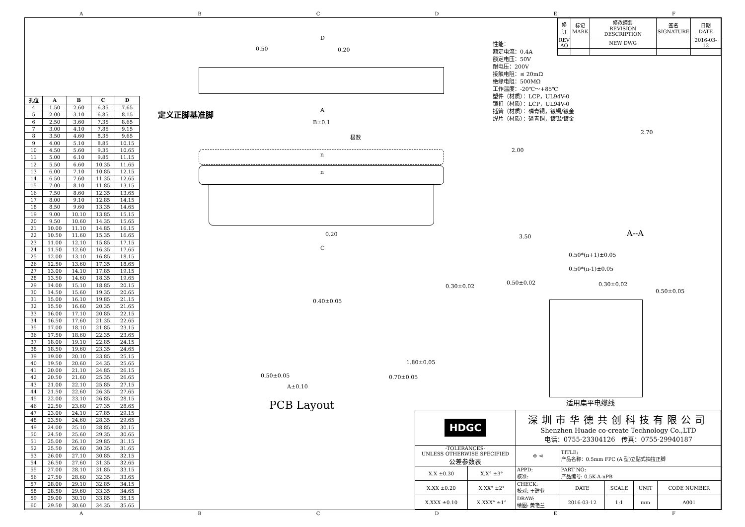ABCDEF
| 修 订 | 标记 MARK | 修改摘要 REVISION DESCRIPTION | 签名 SIGNATURE | 日期 DATE |
| REV AO | | NEW DWG | | 2016-03-12 |
性能：
额定电流：0.4A
额定电压：50V
耐电压：200V
接触电阻：≤ 20mΩ
绝缘电阻：500MΩ
工作温度：-20℃～+85℃
塑件（材质）：LCP，UL94V-0
锁扣（材质）：LCP，UL94V-0
插簧（材质）：磷青铜，镀锡/镀金
焊片（材质）：磷青铜，镀锡/镀金
| 孔位 | A | B | C | D |
| --- | --- | --- | --- | --- |
| 4 | 1.50 | 2.60 | 6.35 | 7.65 |
| 5 | 2.00 | 3.10 | 6.85 | 8.15 |
| 6 | 2.50 | 3.60 | 7.35 | 8.65 |
| 7 | 3.00 | 4.10 | 7.85 | 9.15 |
| 8 | 3.50 | 4.60 | 8.35 | 9.65 |
| 9 | 4.00 | 5.10 | 8.85 | 10.15 |
| 10 | 4.50 | 5.60 | 9.35 | 10.65 |
| 11 | 5.00 | 6.10 | 9.85 | 11.15 |
| 12 | 5.50 | 6.60 | 10.35 | 11.65 |
| 13 | 6.00 | 7.10 | 10.85 | 12.15 |
| 14 | 6.50 | 7.60 | 11.35 | 12.65 |
| 15 | 7.00 | 8.10 | 11.85 | 13.15 |
| 16 | 7.50 | 8.60 | 12.35 | 13.65 |
| 17 | 8.00 | 9.10 | 12.85 | 14.15 |
| 18 | 8.50 | 9.60 | 13.35 | 14.65 |
| 19 | 9.00 | 10.10 | 13.85 | 15.15 |
| 20 | 9.50 | 10.60 | 14.35 | 15.65 |
| 21 | 10.00 | 11.10 | 14.85 | 16.15 |
| 22 | 10.50 | 11.60 | 15.35 | 16.65 |
| 23 | 11.00 | 12.10 | 15.85 | 17.15 |
| 24 | 11.50 | 12.60 | 16.35 | 17.65 |
| 25 | 12.00 | 13.10 | 16.85 | 18.15 |
| 26 | 12.50 | 13.60 | 17.35 | 18.65 |
| 27 | 13.00 | 14.10 | 17.85 | 19.15 |
| 28 | 13.50 | 14.60 | 18.35 | 19.65 |
| 29 | 14.00 | 15.10 | 18.85 | 20.15 |
| 30 | 14.50 | 15.60 | 19.35 | 20.65 |
| 31 | 15.00 | 16.10 | 19.85 | 21.15 |
| 32 | 15.50 | 16.60 | 20.35 | 21.65 |
| 33 | 16.00 | 17.10 | 20.85 | 22.15 |
| 34 | 16.50 | 17.60 | 21.35 | 22.65 |
| 35 | 17.00 | 18.10 | 21.85 | 23.15 |
| 36 | 17.50 | 18.60 | 22.35 | 23.65 |
| 37 | 18.00 | 19.10 | 22.85 | 24.15 |
| 38 | 18.50 | 19.60 | 23.35 | 24.65 |
| 39 | 19.00 | 20.10 | 23.85 | 25.15 |
| 40 | 19.50 | 20.60 | 24.35 | 25.65 |
| 41 | 20.00 | 21.10 | 24.85 | 26.15 |
| 42 | 20.50 | 21.60 | 25.35 | 26.65 |
| 43 | 21.00 | 22.10 | 25.85 | 27.15 |
| 44 | 21.50 | 22.60 | 26.35 | 27.65 |
| 45 | 22.00 | 23.10 | 26.85 | 28.15 |
| 46 | 22.50 | 23.60 | 27.35 | 28.65 |
| 47 | 23.00 | 24.10 | 27.85 | 29.15 |
| 48 | 23.50 | 24.60 | 28.35 | 29.65 |
| 49 | 24.00 | 25.10 | 28.85 | 30.15 |
| 50 | 24.50 | 25.60 | 29.35 | 30.65 |
| 51 | 25.00 | 26.10 | 29.85 | 31.15 |
| 52 | 25.50 | 26.60 | 30.35 | 31.65 |
| 53 | 26.00 | 27.10 | 30.85 | 32.15 |
| 54 | 26.50 | 27.60 | 31.35 | 32.65 |
| 55 | 27.00 | 28.10 | 31.85 | 33.15 |
| 56 | 27.50 | 28.60 | 32.35 | 33.65 |
| 57 | 28.00 | 29.10 | 32.85 | 34.15 |
| 58 | 28.50 | 29.60 | 33.35 | 34.65 |
| 59 | 29.00 | 30.10 | 33.85 | 35.15 |
| 60 | 29.50 | 30.60 | 34.35 | 35.65 |
D
0.50 0.20
定义正脚基准脚 A
B±0.1
极数
n
n
0.20
C
2.00
3.50
2.70
A--A
0.50*(n+1)±0.05
0.50*(n-1)±0.05
0.30±0.02
0.50±0.02 0.30±0.02
0.50±0.05
适用扁平电缆线
0.40±0.05
1.80±0.05
0.50±0.05 0.70±0.05
A±0.10
PCB Layout
| HDGC | | 深圳市华德共创科技有限公司 Shenzhen Huade co-create Technology Co.,LTD 电话：0755-23304126 传真：0755-29940187 | | | | |
| -TOLERANCES- UNLESS OTHERWISE SPECIFIED 公差参数表 | | ⊕ ⊲ | TITLE: 产品名称：0.5mm FPC (A 型)立贴式抽拉正脚 | | | |
| X.X ±0.30 | X.X° ±3° | APPD: 核准: | PART NO: 产品编号: 0.5K-A-nPB | | | |
| X.XX ±0.20 | X.XX° ±2° | CHECK: 校对: 王建业 | DATE | SCALE | UNIT | CODE NUMBER |
| X.XXX ±0.10 | X.XXX° ±1° | DRAW: 绘图: 黄艳兰 | 2016-03-12 | 1:1 | mm | A001 |
ABCDEF